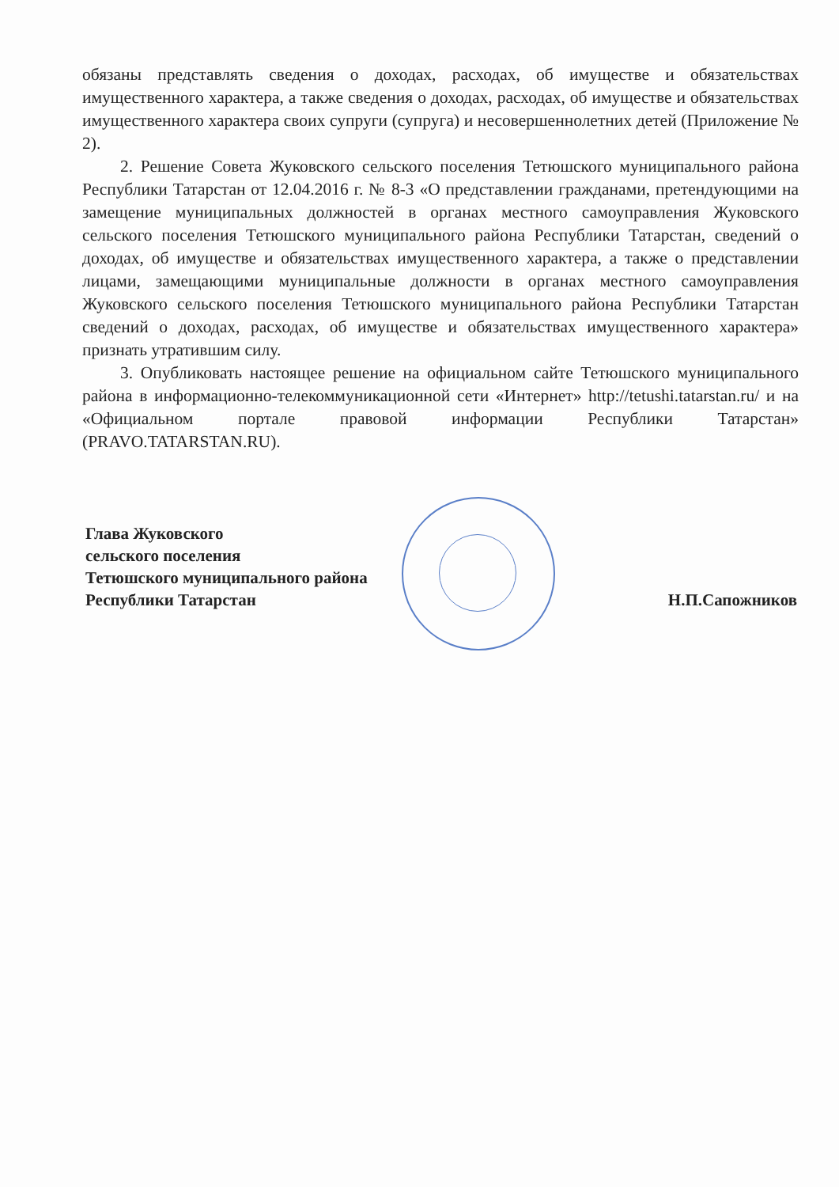обязаны представлять сведения о доходах, расходах, об имуществе и обязательствах имущественного характера, а также сведения о доходах, расходах, об имуществе и обязательствах имущественного характера своих супруги (супруга) и несовершеннолетних детей (Приложение № 2).
2. Решение Совета Жуковского сельского поселения Тетюшского муниципального района Республики Татарстан от 12.04.2016 г. № 8-3 «О представлении гражданами, претендующими на замещение муниципальных должностей в органах местного самоуправления Жуковского сельского поселения Тетюшского муниципального района Республики Татарстан, сведений о доходах, об имуществе и обязательствах имущественного характера, а также о представлении лицами, замещающими муниципальные должности в органах местного самоуправления Жуковского сельского поселения Тетюшского муниципального района Республики Татарстан сведений о доходах, расходах, об имуществе и обязательствах имущественного характера» признать утратившим силу.
3. Опубликовать настоящее решение на официальном сайте Тетюшского муниципального района в информационно-телекоммуникационной сети «Интернет» http://tetushi.tatarstan.ru/ и на «Официальном портале правовой информации Республики Татарстан» (PRAVO.TATARSTAN.RU).
Глава Жуковского
сельского поселения
Тетюшского муниципального района
Республики Татарстан
Н.П.Сапожников